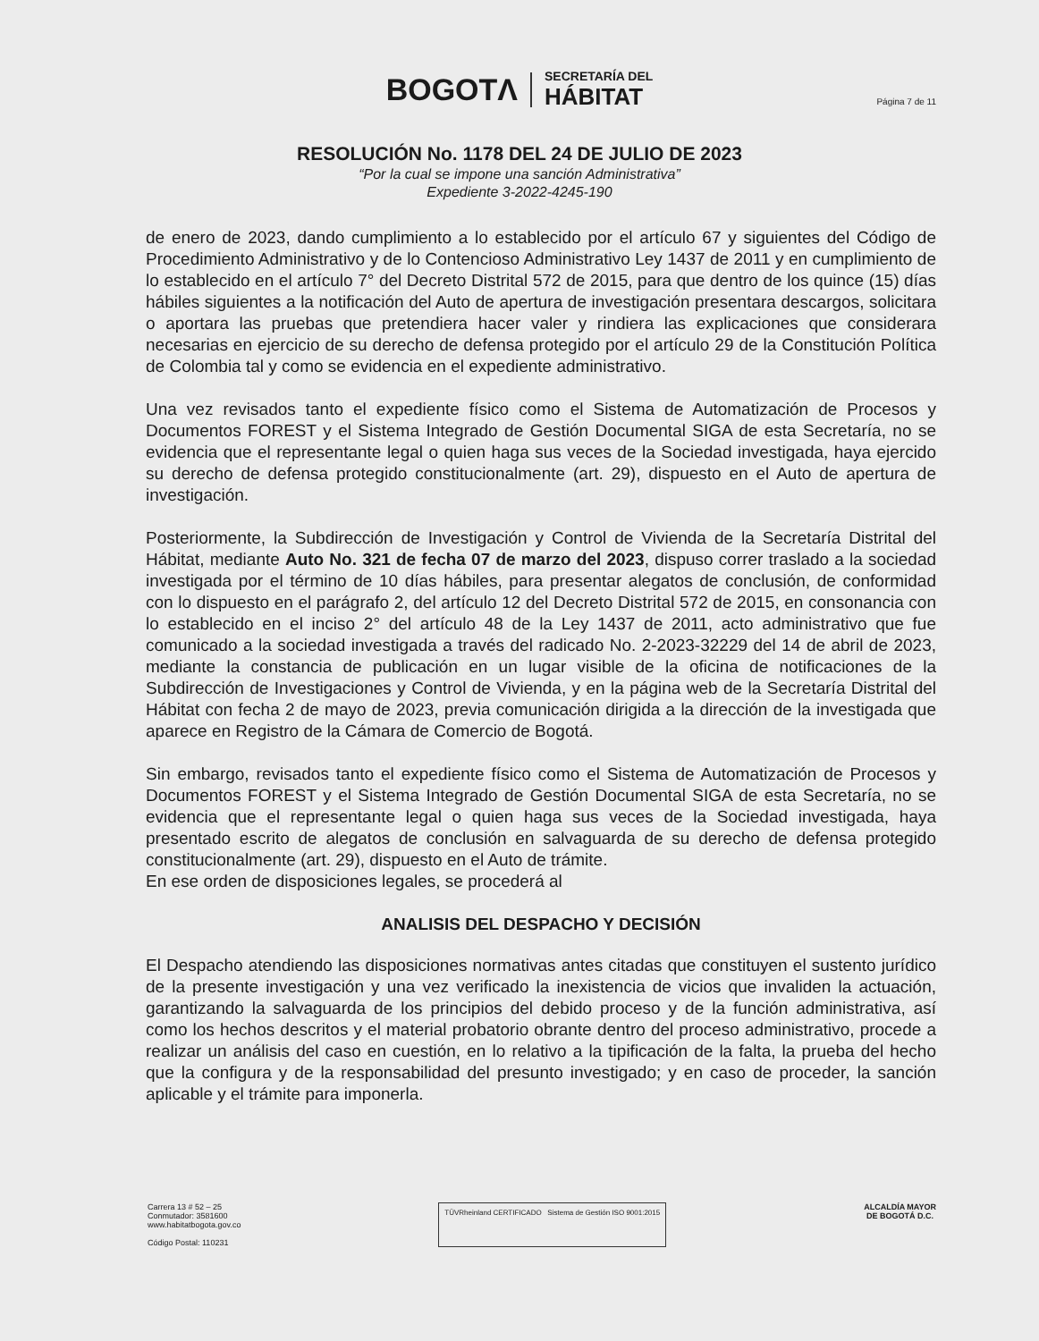BOGOTΛ
SECRETARÍA DEL
HÁBITAT
Página 7 de 11
RESOLUCIÓN No. 1178 DEL 24 DE JULIO DE 2023
“Por la cual se impone una sanción Administrativa”
Expediente 3-2022-4245-190
de enero de 2023, dando cumplimiento a lo establecido por el artículo 67 y siguientes del Código de Procedimiento Administrativo y de lo Contencioso Administrativo Ley 1437 de 2011 y en cumplimiento de lo establecido en el artículo 7° del Decreto Distrital 572 de 2015, para que dentro de los quince (15) días hábiles siguientes a la notificación del Auto de apertura de investigación presentara descargos, solicitara o aportara las pruebas que pretendiera hacer valer y rindiera las explicaciones que considerara necesarias en ejercicio de su derecho de defensa protegido por el artículo 29 de la Constitución Política de Colombia tal y como se evidencia en el expediente administrativo.
Una vez revisados tanto el expediente físico como el Sistema de Automatización de Procesos y Documentos FOREST y el Sistema Integrado de Gestión Documental SIGA de esta Secretaría, no se evidencia que el representante legal o quien haga sus veces de la Sociedad investigada, haya ejercido su derecho de defensa protegido constitucionalmente (art. 29), dispuesto en el Auto de apertura de investigación.
Posteriormente, la Subdirección de Investigación y Control de Vivienda de la Secretaría Distrital del Hábitat, mediante Auto No. 321 de fecha 07 de marzo del 2023, dispuso correr traslado a la sociedad investigada por el término de 10 días hábiles, para presentar alegatos de conclusión, de conformidad con lo dispuesto en el parágrafo 2, del artículo 12 del Decreto Distrital 572 de 2015, en consonancia con lo establecido en el inciso 2° del artículo 48 de la Ley 1437 de 2011, acto administrativo que fue comunicado a la sociedad investigada a través del radicado No. 2-2023-32229 del 14 de abril de 2023, mediante la constancia de publicación en un lugar visible de la oficina de notificaciones de la Subdirección de Investigaciones y Control de Vivienda, y en la página web de la Secretaría Distrital del Hábitat con fecha 2 de mayo de 2023, previa comunicación dirigida a la dirección de la investigada que aparece en Registro de la Cámara de Comercio de Bogotá.
Sin embargo, revisados tanto el expediente físico como el Sistema de Automatización de Procesos y Documentos FOREST y el Sistema Integrado de Gestión Documental SIGA de esta Secretaría, no se evidencia que el representante legal o quien haga sus veces de la Sociedad investigada, haya presentado escrito de alegatos de conclusión en salvaguarda de su derecho de defensa protegido constitucionalmente (art. 29), dispuesto en el Auto de trámite.
En ese orden de disposiciones legales, se procederá al
ANALISIS DEL DESPACHO Y DECISIÓN
El Despacho atendiendo las disposiciones normativas antes citadas que constituyen el sustento jurídico de la presente investigación y una vez verificado la inexistencia de vicios que invaliden la actuación, garantizando la salvaguarda de los principios del debido proceso y de la función administrativa, así como los hechos descritos y el material probatorio obrante dentro del proceso administrativo, procede a realizar un análisis del caso en cuestión, en lo relativo a la tipificación de la falta, la prueba del hecho que la configura y de la responsabilidad del presunto investigado; y en caso de proceder, la sanción aplicable y el trámite para imponerla.
Carrera 13 # 52 – 25
Conmutador: 3581600
www.habitatbogota.gov.co
Código Postal: 110231
TÜVRheinland CERTIFICADO Sistema de Gestión ISO 9001:2015
ALCALDÍA MAYOR
DE BOGOTÁ D.C.